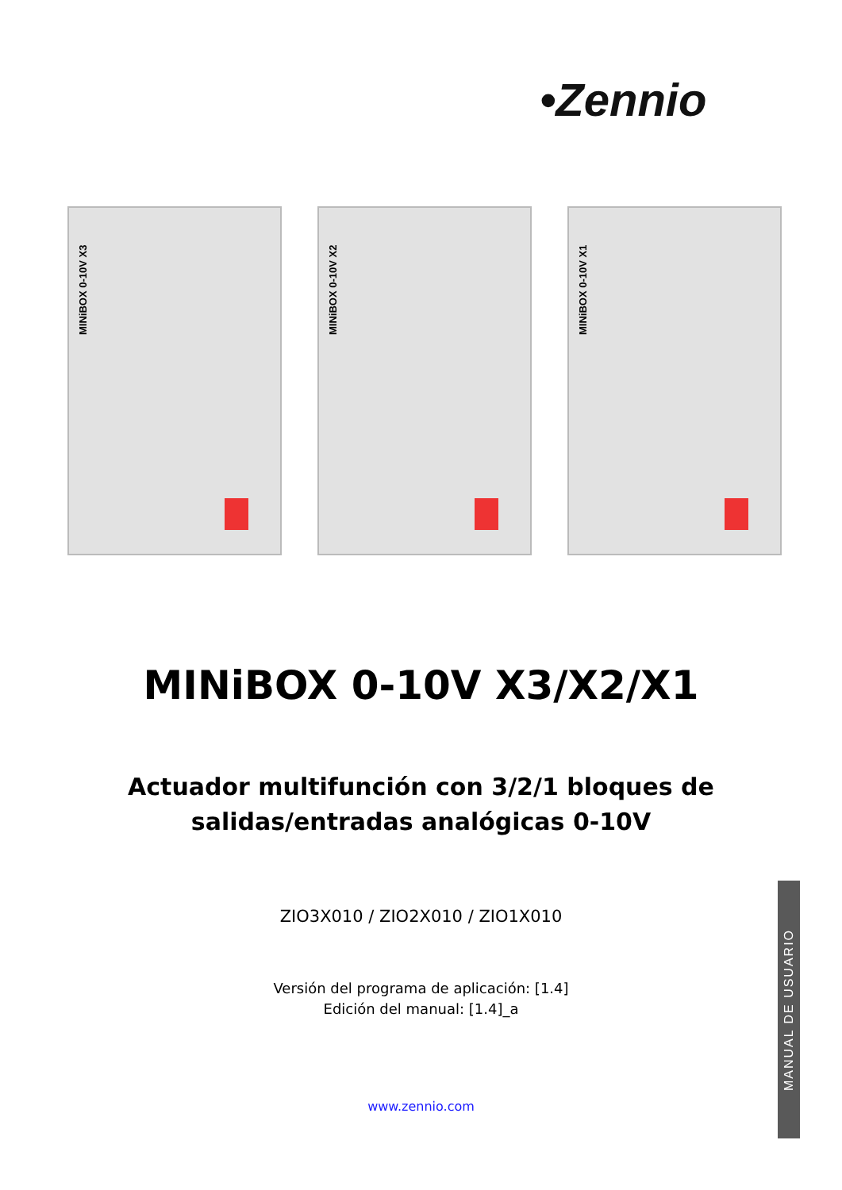•Zennio
MINiBOX 0-10V X3
MINiBOX 0-10V X2
MINiBOX 0-10V X1
MINiBOX 0-10V X3/X2/X1
Actuador multifunción con 3/2/1 bloques de
salidas/entradas analógicas 0-10V
ZIO3X010 / ZIO2X010 / ZIO1X010
Versión del programa de aplicación: [1.4]
Edición del manual: [1.4]_a
www.zennio.com
MANUAL DE USUARIO